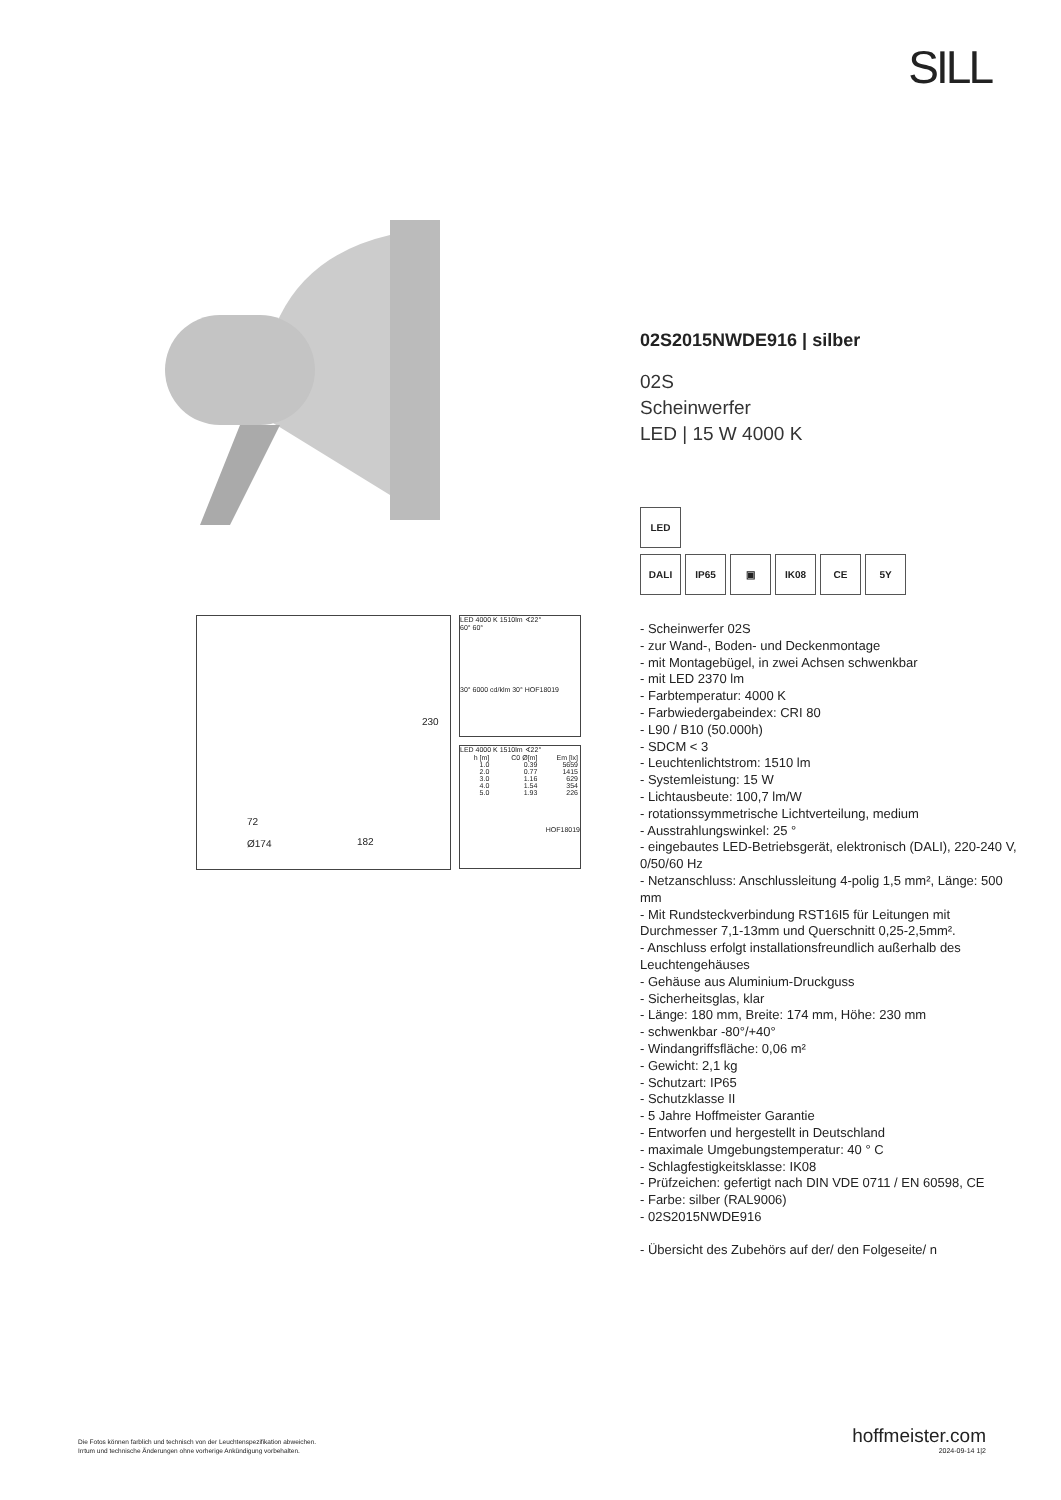SILL
72
Ø174 182
230
LED 4000 K 1510lm ∢22°
60° 60°
30° 6000 cd/klm 30° HOF18019
LED 4000 K 1510lm ∢22°
| h [m] | C0 Ø[m] | Em [lx] |
| --- | --- | --- |
| 1.0 | 0.39 | 5659 |
| 2.0 | 0.77 | 1415 |
| 3.0 | 1.16 | 629 |
| 4.0 | 1.54 | 354 |
| 5.0 | 1.93 | 226 |
HOF18019
02S2015NWDE916 | silber
02S
Scheinwerfer
LED | 15 W 4000 K
LED
DALI IP65 ▣ IK08 CE 5Y
- Scheinwerfer 02S
- zur Wand-, Boden- und Deckenmontage
- mit Montagebügel, in zwei Achsen schwenkbar
- mit LED 2370 lm
- Farbtemperatur: 4000 K
- Farbwiedergabeindex: CRI 80
- L90 / B10 (50.000h)
- SDCM < 3
- Leuchtenlichtstrom: 1510 lm
- Systemleistung: 15 W
- Lichtausbeute: 100,7 lm/W
- rotationssymmetrische Lichtverteilung, medium
- Ausstrahlungswinkel: 25 °
- eingebautes LED-Betriebsgerät, elektronisch (DALI), 220-240 V, 0/50/60 Hz
- Netzanschluss: Anschlussleitung 4-polig 1,5 mm², Länge: 500 mm
- Mit Rundsteckverbindung RST16I5 für Leitungen mit Durchmesser 7,1-13mm und Querschnitt 0,25-2,5mm².
- Anschluss erfolgt installationsfreundlich außerhalb des Leuchtengehäuses
- Gehäuse aus Aluminium-Druckguss
- Sicherheitsglas, klar
- Länge: 180 mm, Breite: 174 mm, Höhe: 230 mm
- schwenkbar -80°/+40°
- Windangriffsfläche: 0,06 m²
- Gewicht: 2,1 kg
- Schutzart: IP65
- Schutzklasse II
- 5 Jahre Hoffmeister Garantie
- Entworfen und hergestellt in Deutschland
- maximale Umgebungstemperatur: 40 ° C
- Schlagfestigkeitsklasse: IK08
- Prüfzeichen: gefertigt nach DIN VDE 0711 / EN 60598, CE
- Farbe: silber (RAL9006)
- 02S2015NWDE916
- Übersicht des Zubehörs auf der/ den Folgeseite/ n
Die Fotos können farblich und technisch von der Leuchtenspezifikation abweichen.
Irrtum und technische Änderungen ohne vorherige Ankündigung vorbehalten.
hoffmeister.com
2024-09-14 1|2